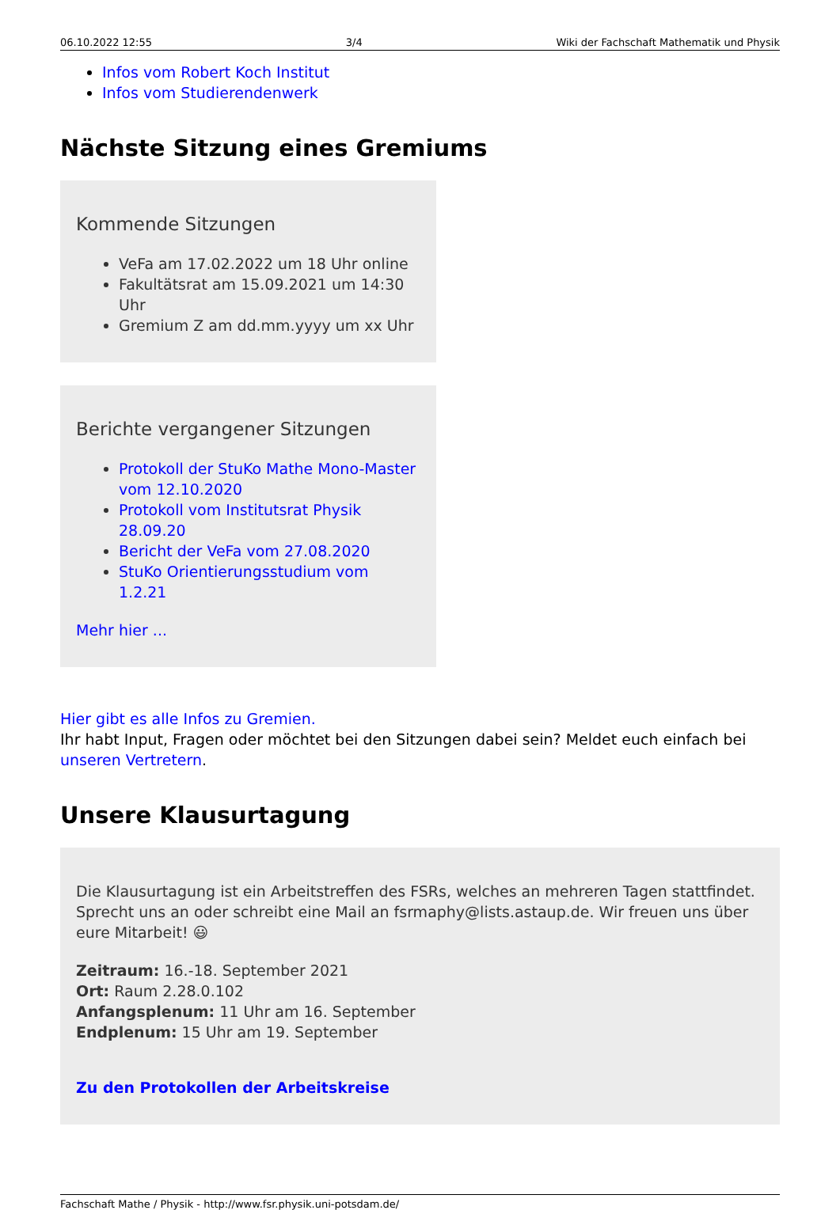06.10.2022 12:55 3/4 Wiki der Fachschaft Mathematik und Physik
Infos vom Robert Koch Institut
Infos vom Studierendenwerk
Nächste Sitzung eines Gremiums
Kommende Sitzungen
VeFa am 17.02.2022 um 18 Uhr online
Fakultätsrat am 15.09.2021 um 14:30 Uhr
Gremium Z am dd.mm.yyyy um xx Uhr
Berichte vergangener Sitzungen
Protokoll der StuKo Mathe Mono-Master vom 12.10.2020
Protokoll vom Institutsrat Physik 28.09.20
Bericht der VeFa vom 27.08.2020
StuKo Orientierungsstudium vom 1.2.21
Mehr hier ...
Hier gibt es alle Infos zu Gremien.
Ihr habt Input, Fragen oder möchtet bei den Sitzungen dabei sein? Meldet euch einfach bei unseren Vertretern.
Unsere Klausurtagung
Die Klausurtagung ist ein Arbeitstreffen des FSRs, welches an mehreren Tagen stattfindet. Sprecht uns an oder schreibt eine Mail an fsrmaphy@lists.astaup.de. Wir freuen uns über eure Mitarbeit! 😃
Zeitraum: 16.-18. September 2021
Ort: Raum 2.28.0.102
Anfangsplenum: 11 Uhr am 16. September
Endplenum: 15 Uhr am 19. September
Zu den Protokollen der Arbeitskreise
Fachschaft Mathe / Physik - http://www.fsr.physik.uni-potsdam.de/